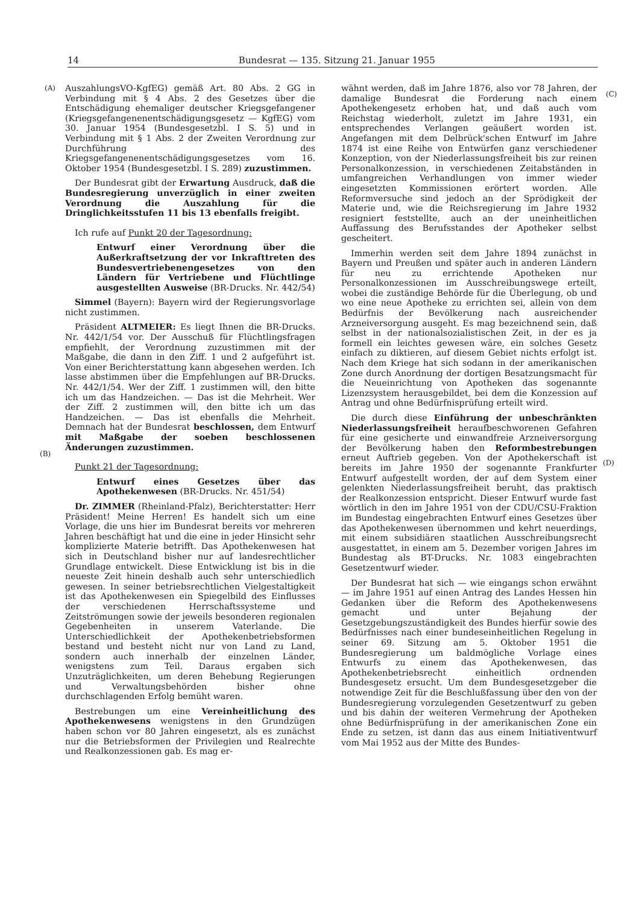14 Bundesrat — 135. Sitzung 21. Januar 1955
(A)
(C)
(B)
(D)
AuszahlungsVO-KgfEG) gemäß Art. 80 Abs. 2 GG in Verbindung mit § 4 Abs. 2 des Gesetzes über die Entschädigung ehemaliger deutscher Kriegsgefangener (Kriegsgefangenenentschädigungsgesetz — KgfEG) vom 30. Januar 1954 (Bundesgesetzbl. I S. 5) und in Verbindung mit § 1 Abs. 2 der Zweiten Verordnung zur Durchführung des Kriegsgefangenenentschädigungsgesetzes vom 16. Oktober 1954 (Bundesgesetzbl. I S. 289) zuzustimmen.
Der Bundesrat gibt der Erwartung Ausdruck, daß die Bundesregierung unverzüglich in einer zweiten Verordnung die Auszahlung für die Dringlichkeitsstufen 11 bis 13 ebenfalls freigibt.
Ich rufe auf Punkt 20 der Tagesordnung:
Entwurf einer Verordnung über die Außerkraftsetzung der vor Inkrafttreten des Bundesvertriebenengesetzes von den Ländern für Vertriebene und Flüchtlinge ausgestellten Ausweise (BR-Drucks. Nr. 442/54)
Simmel (Bayern): Bayern wird der Regierungsvorlage nicht zustimmen.
Präsident ALTMEIER: Es liegt Ihnen die BR-Drucks. Nr. 442/1/54 vor. Der Ausschuß für Flüchtlingsfragen empfiehlt, der Verordnung zuzustimmen mit der Maßgabe, die dann in den Ziff. 1 und 2 aufgeführt ist. Von einer Berichterstattung kann abgesehen werden. Ich lasse abstimmen über die Empfehlungen auf BR-Drucks. Nr. 442/1/54. Wer der Ziff. 1 zustimmen will, den bitte ich um das Handzeichen. — Das ist die Mehrheit. Wer der Ziff. 2 zustimmen will, den bitte ich um das Handzeichen. — Das ist ebenfalls die Mehrheit. Demnach hat der Bundesrat beschlossen, dem Entwurf mit Maßgabe der soeben beschlossenen Änderungen zuzustimmen.
Punkt 21 der Tagesordnung:
Entwurf eines Gesetzes über das Apothekenwesen (BR-Drucks. Nr. 451/54)
Dr. ZIMMER (Rheinland-Pfalz), Berichterstatter: Herr Präsident! Meine Herren! Es handelt sich um eine Vorlage, die uns hier im Bundesrat bereits vor mehreren Jahren beschäftigt hat und die eine in jeder Hinsicht sehr komplizierte Materie betrifft. Das Apothekenwesen hat sich in Deutschland bisher nur auf landesrechtlicher Grundlage entwickelt. Diese Entwicklung ist bis in die neueste Zeit hinein deshalb auch sehr unterschiedlich gewesen. In seiner betriebsrechtlichen Vielgestaltigkeit ist das Apothekenwesen ein Spiegelbild des Einflusses der verschiedenen Herrschaftssysteme und Zeitströmungen sowie der jeweils besonderen regionalen Gegebenheiten in unserem Vaterlande. Die Unterschiedlichkeit der Apothekenbetriebsformen bestand und besteht nicht nur von Land zu Land, sondern auch innerhalb der einzelnen Länder, wenigstens zum Teil. Daraus ergaben sich Unzuträglichkeiten, um deren Behebung Regierungen und Verwaltungsbehörden bisher ohne durchschlagenden Erfolg bemüht waren.
Bestrebungen um eine Vereinheitlichung des Apothekenwesens wenigstens in den Grundzügen haben schon vor 80 Jahren eingesetzt, als es zunächst nur die Betriebsformen der Privilegien und Realrechte und Realkonzessionen gab. Es mag er-
wähnt werden, daß im Jahre 1876, also vor 78 Jahren, der damalige Bundesrat die Forderung nach einem Apothekengesetz erhoben hat, und daß auch vom Reichstag wiederholt, zuletzt im Jahre 1931, ein entsprechendes Verlangen geäußert worden ist. Angefangen mit dem Delbrück'schen Entwurf im Jahre 1874 ist eine Reihe von Entwürfen ganz verschiedener Konzeption, von der Niederlassungsfreiheit bis zur reinen Personalkonzession, in verschiedenen Zeitabständen in umfangreichen Verhandlungen von immer wieder eingesetzten Kommissionen erörtert worden. Alle Reformversuche sind jedoch an der Sprödigkeit der Materie und, wie die Reichsregierung im Jahre 1932 resigniert feststellte, auch an der uneinheitlichen Auffassung des Berufsstandes der Apotheker selbst gescheitert.
Immerhin werden seit dem Jahre 1894 zunächst in Bayern und Preußen und später auch in anderen Ländern für neu zu errichtende Apotheken nur Personalkonzessionen im Ausschreibungswege erteilt, wobei die zuständige Behörde für die Überlegung, ob und wo eine neue Apotheke zu errichten sei, allein von dem Bedürfnis der Bevölkerung nach ausreichender Arzneiversorgung ausgeht. Es mag bezeichnend sein, daß selbst in der nationalsozialistischen Zeit, in der es ja formell ein leichtes gewesen wäre, ein solches Gesetz einfach zu diktieren, auf diesem Gebiet nichts erfolgt ist. Nach dem Kriege hat sich sodann in der amerikanischen Zone durch Anordnung der dortigen Besatzungsmacht für die Neueinrichtung von Apotheken das sogenannte Lizenzsystem herausgebildet, bei dem die Konzession auf Antrag und ohne Bedürfnisprüfung erteilt wird.
Die durch diese Einführung der unbeschränkten Niederlassungsfreiheit heraufbeschworenen Gefahren für eine gesicherte und einwandfreie Arzneiversorgung der Bevölkerung haben den Reformbestrebungen erneut Auftrieb gegeben. Von der Apothekerschaft ist bereits im Jahre 1950 der sogenannte Frankfurter Entwurf aufgestellt worden, der auf dem System einer gelenkten Niederlassungsfreiheit beruht, das praktisch der Realkonzession entspricht. Dieser Entwurf wurde fast wörtlich in den im Jahre 1951 von der CDU/CSU-Fraktion im Bundestag eingebrachten Entwurf eines Gesetzes über das Apothekenwesen übernommen und kehrt neuerdings, mit einem subsidiären staatlichen Ausschreibungsrecht ausgestattet, in einem am 5. Dezember vorigen Jahres im Bundestag als BT-Drucks. Nr. 1083 eingebrachten Gesetzentwurf wieder.
Der Bundesrat hat sich — wie eingangs schon erwähnt — im Jahre 1951 auf einen Antrag des Landes Hessen hin Gedanken über die Reform des Apothekenwesens gemacht und unter Bejahung der Gesetzgebungszuständigkeit des Bundes hierfür sowie des Bedürfnisses nach einer bundeseinheitlichen Regelung in seiner 69. Sitzung am 5. Oktober 1951 die Bundesregierung um baldmögliche Vorlage eines Entwurfs zu einem das Apothekenwesen, das Apothekenbetriebsrecht einheitlich ordnenden Bundesgesetz ersucht. Um dem Bundesgesetzgeber die notwendige Zeit für die Beschlußfassung über den von der Bundesregierung vorzulegenden Gesetzentwurf zu geben und bis dahin der weiteren Vermehrung der Apotheken ohne Bedürfnisprüfung in der amerikanischen Zone ein Ende zu setzen, ist dann das aus einem Initiativentwurf vom Mai 1952 aus der Mitte des Bundes-